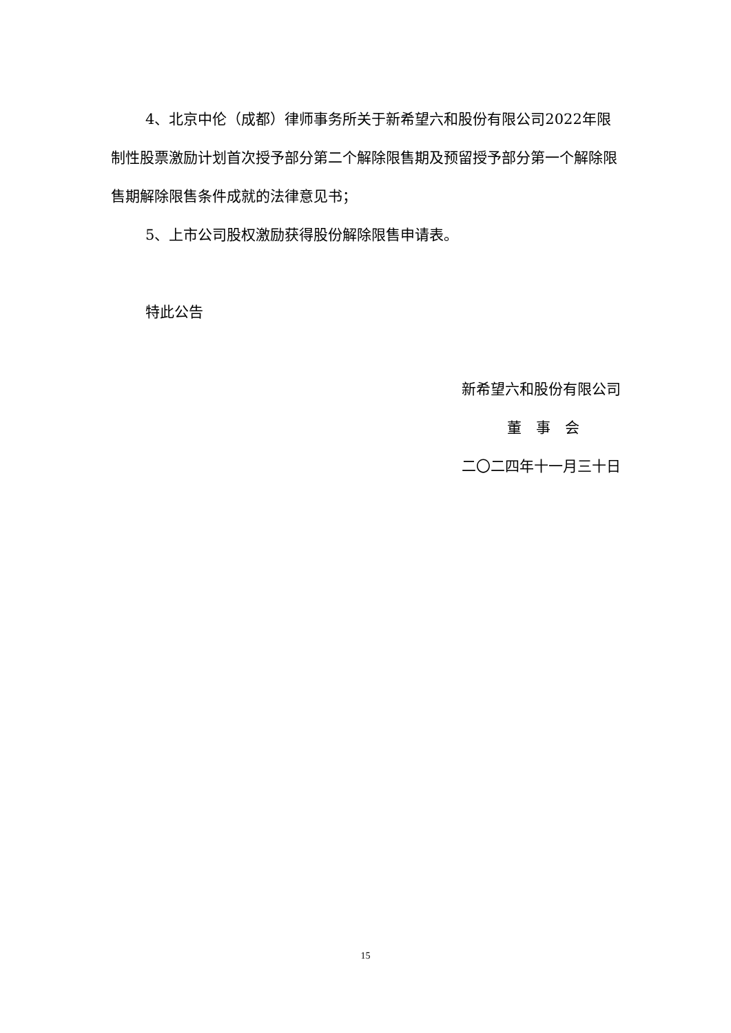4、北京中伦（成都）律师事务所关于新希望六和股份有限公司2022年限制性股票激励计划首次授予部分第二个解除限售期及预留授予部分第一个解除限售期解除限售条件成就的法律意见书；
5、上市公司股权激励获得股份解除限售申请表。
特此公告
新希望六和股份有限公司
董　事　会
二〇二四年十一月三十日
15